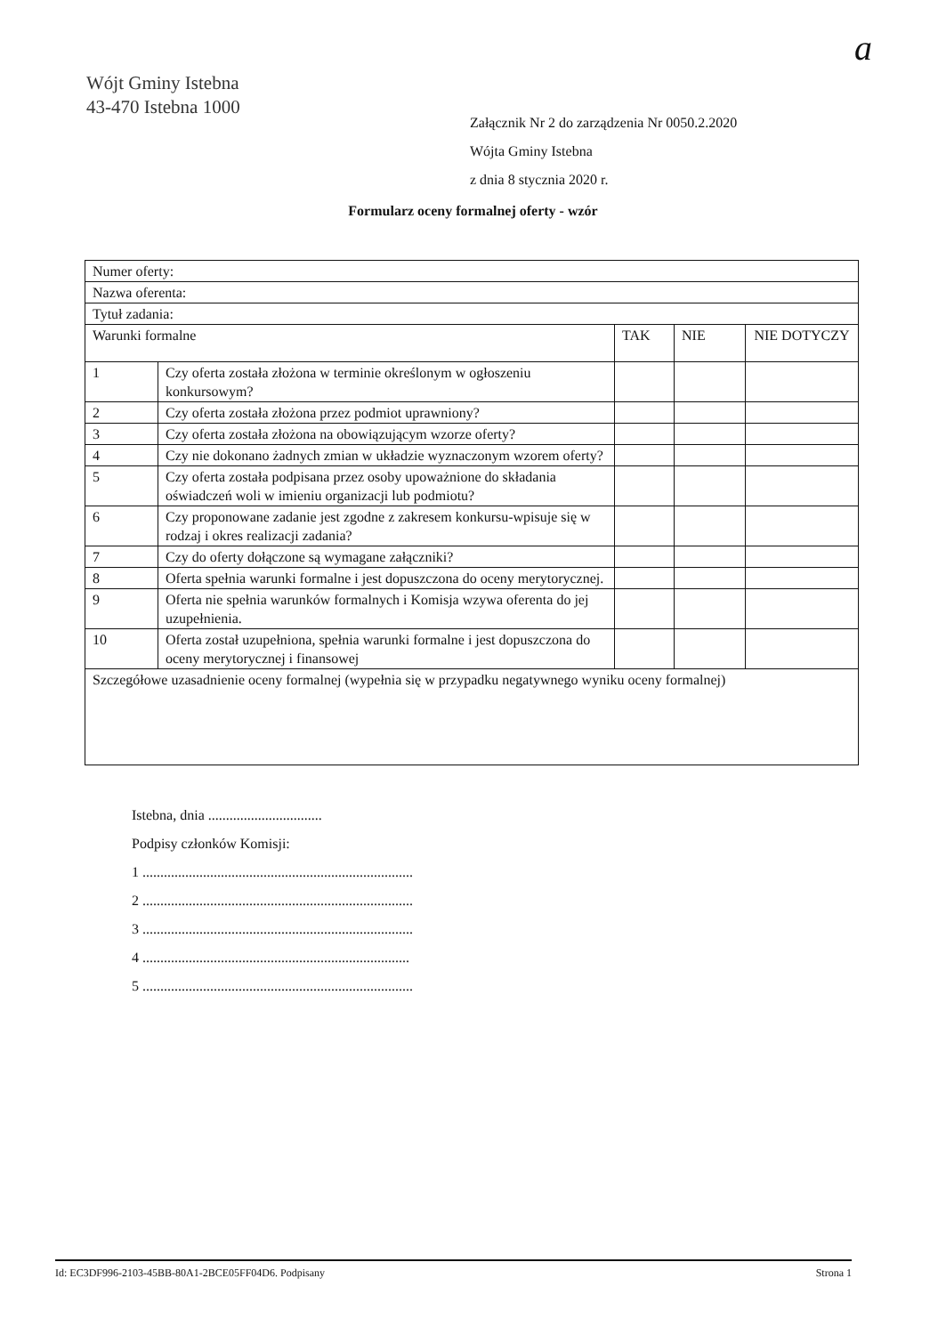Wójt Gminy Istebna
43-470 Istebna 1000
a
Załącznik Nr 2 do zarządzenia Nr 0050.2.2020
Wójta Gminy Istebna
z dnia 8 stycznia 2020 r.
Formularz oceny formalnej oferty - wzór
| Numer oferty: | | | | |
| Nazwa oferenta: | | | | |
| Tytuł zadania: | | | | |
| Warunki formalne | | TAK | NIE | NIE DOTYCZY |
| 1 | Czy oferta została złożona w terminie określonym w ogłoszeniu konkursowym? | | | |
| 2 | Czy oferta została złożona przez podmiot uprawniony? | | | |
| 3 | Czy oferta została złożona na obowiązującym wzorze oferty? | | | |
| 4 | Czy nie dokonano żadnych zmian w układzie wyznaczonym wzorem oferty? | | | |
| 5 | Czy oferta została podpisana przez osoby upoważnione do składania oświadczeń woli w imieniu organizacji lub podmiotu? | | | |
| 6 | Czy proponowane zadanie jest zgodne z zakresem konkursu-wpisuje się w rodzaj i okres realizacji zadania? | | | |
| 7 | Czy do oferty dołączone są wymagane załączniki? | | | |
| 8 | Oferta spełnia warunki formalne i jest dopuszczona do oceny merytorycznej. | | | |
| 9 | Oferta nie spełnia warunków formalnych i Komisja wzywa oferenta do jej uzupełnienia. | | | |
| 10 | Oferta został uzupełniona, spełnia warunki formalne i jest dopuszczona do oceny merytorycznej i finansowej | | | |
| Szczegółowe uzasadnienie oceny formalnej (wypełnia się w przypadku negatywnego wyniku oceny formalnej) | | | | |
Istebna, dnia ................................
Podpisy członków Komisji:
1 ............................................................................
2 ............................................................................
3 ............................................................................
4 ...........................................................................
5 ............................................................................
Id: EC3DF996-2103-45BB-80A1-2BCE05FF04D6. Podpisany Strona 1